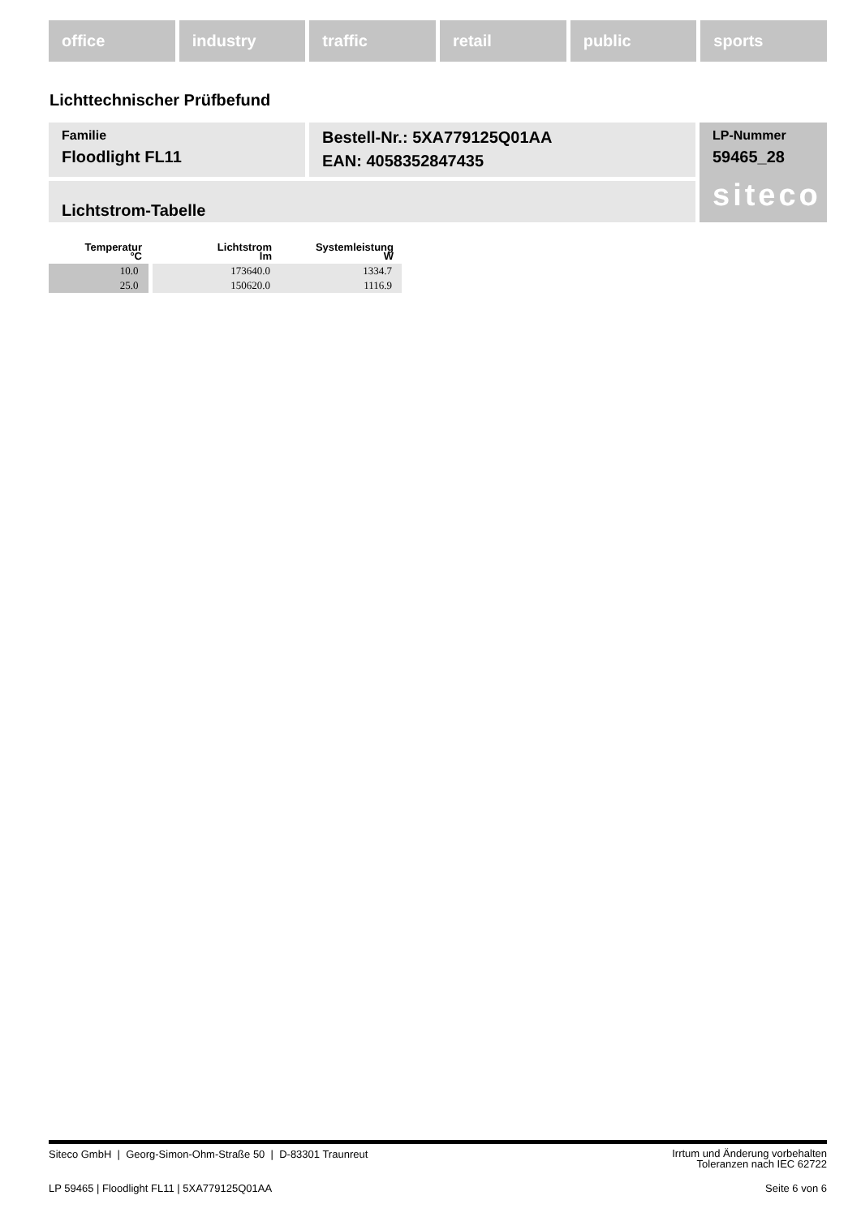office industry traffic retail public sports
Lichttechnischer Prüfbefund
Familie
Floodlight FL11
Bestell-Nr.: 5XA779125Q01AA
EAN: 4058352847435
LP-Nummer
59465_28
siteco
Lichtstrom-Tabelle
| Temperatur °C | Lichtstrom lm | Systemleistung W |
| --- | --- | --- |
| 10.0 | 173640.0 | 1334.7 |
| 25.0 | 150620.0 | 1116.9 |
Siteco GmbH | Georg-Simon-Ohm-Straße 50 | D-83301 Traunreut
Irrtum und Änderung vorbehalten
Toleranzen nach IEC 62722
LP 59465 | Floodlight FL11 | 5XA779125Q01AA
Seite 6 von 6